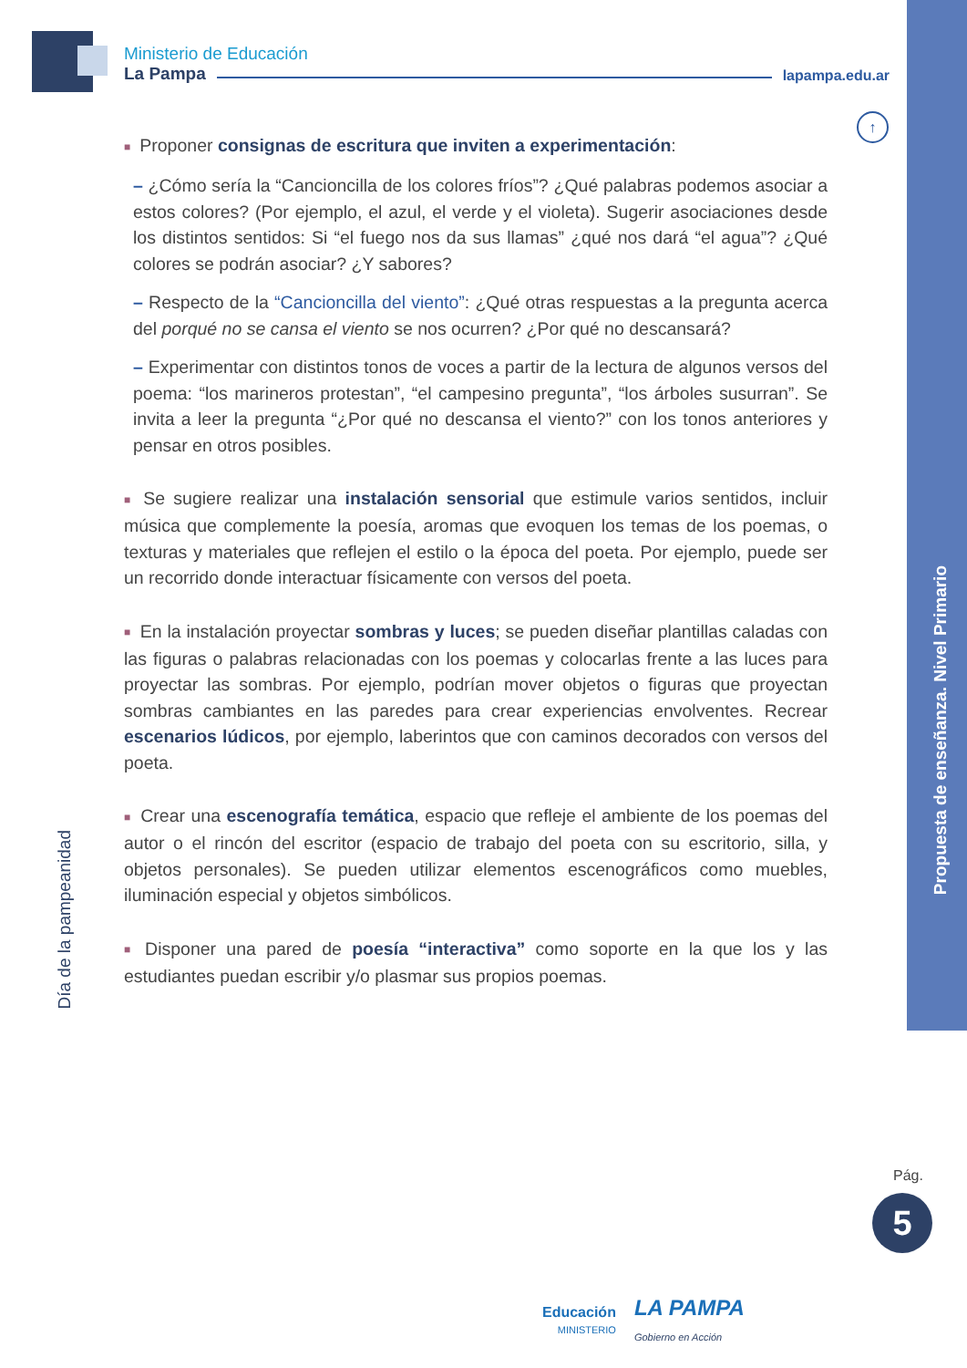Ministerio de Educación
La Pampa lapampa.edu.ar
↑
■ Proponer consignas de escritura que inviten a experimentación:
– ¿Cómo sería la “Cancioncilla de los colores fríos”? ¿Qué palabras podemos asociar a estos colores? (Por ejemplo, el azul, el verde y el violeta). Sugerir asociaciones desde los distintos sentidos: Si “el fuego nos da sus llamas” ¿qué nos dará “el agua”? ¿Qué colores se podrán asociar? ¿Y sabores?
– Respecto de la “Cancioncilla del viento”: ¿Qué otras respuestas a la pregunta acerca del porqué no se cansa el viento se nos ocurren? ¿Por qué no descansará?
– Experimentar con distintos tonos de voces a partir de la lectura de algunos versos del poema: “los marineros protestan”, “el campesino pregunta”, “los árboles susurran”. Se invita a leer la pregunta “¿Por qué no descansa el viento?” con los tonos anteriores y pensar en otros posibles.
■ Se sugiere realizar una instalación sensorial que estimule varios sentidos, incluir música que complemente la poesía, aromas que evoquen los temas de los poemas, o texturas y materiales que reflejen el estilo o la época del poeta. Por ejemplo, puede ser un recorrido donde interactuar físicamente con versos del poeta.
■ En la instalación proyectar sombras y luces; se pueden diseñar plantillas caladas con las figuras o palabras relacionadas con los poemas y colocarlas frente a las luces para proyectar las sombras. Por ejemplo, podrían mover objetos o figuras que proyectan sombras cambiantes en las paredes para crear experiencias envolventes. Recrear escenarios lúdicos, por ejemplo, laberintos que con caminos decorados con versos del poeta.
■ Crear una escenografía temática, espacio que refleje el ambiente de los poemas del autor o el rincón del escritor (espacio de trabajo del poeta con su escritorio, silla, y objetos personales). Se pueden utilizar elementos escenográficos como muebles, iluminación especial y objetos simbólicos.
■ Disponer una pared de poesía “interactiva” como soporte en la que los y las estudiantes puedan escribir y/o plasmar sus propios poemas.
Día de la pampeanidad
Propuesta de enseñanza. Nivel Primario
Pág.
5
Educación
MINISTERIO
LA PAMPA
Gobierno en Acción